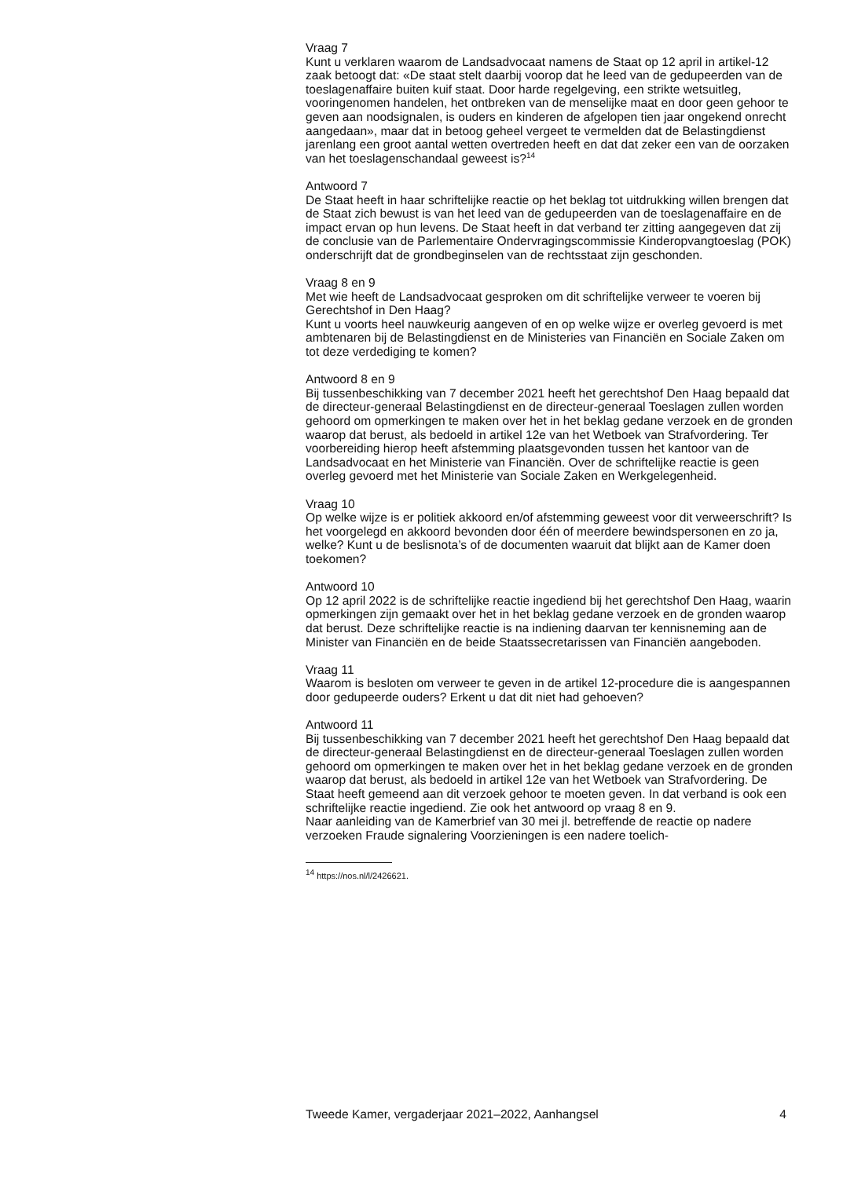Vraag 7
Kunt u verklaren waarom de Landsadvocaat namens de Staat op 12 april in artikel-12 zaak betoogt dat: «De staat stelt daarbij voorop dat he leed van de gedupeerden van de toeslagenaffaire buiten kuif staat. Door harde regelgeving, een strikte wetsuitleg, vooringenomen handelen, het ontbreken van de menselijke maat en door geen gehoor te geven aan noodsignalen, is ouders en kinderen de afgelopen tien jaar ongekend onrecht aangedaan», maar dat in betoog geheel vergeet te vermelden dat de Belastingdienst jarenlang een groot aantal wetten overtreden heeft en dat dat zeker een van de oorzaken van het toeslagenschandaal geweest is?<sup>14</sup>
Antwoord 7
De Staat heeft in haar schriftelijke reactie op het beklag tot uitdrukking willen brengen dat de Staat zich bewust is van het leed van de gedupeerden van de toeslagenaffaire en de impact ervan op hun levens. De Staat heeft in dat verband ter zitting aangegeven dat zij de conclusie van de Parlementaire Ondervragingscommissie Kinderopvangtoeslag (POK) onderschrijft dat de grondbeginselen van de rechtsstaat zijn geschonden.
Vraag 8 en 9
Met wie heeft de Landsadvocaat gesproken om dit schriftelijke verweer te voeren bij Gerechtshof in Den Haag?
Kunt u voorts heel nauwkeurig aangeven of en op welke wijze er overleg gevoerd is met ambtenaren bij de Belastingdienst en de Ministeries van Financiën en Sociale Zaken om tot deze verdediging te komen?
Antwoord 8 en 9
Bij tussenbeschikking van 7 december 2021 heeft het gerechtshof Den Haag bepaald dat de directeur-generaal Belastingdienst en de directeur-generaal Toeslagen zullen worden gehoord om opmerkingen te maken over het in het beklag gedane verzoek en de gronden waarop dat berust, als bedoeld in artikel 12e van het Wetboek van Strafvordering. Ter voorbereiding hierop heeft afstemming plaatsgevonden tussen het kantoor van de Landsadvocaat en het Ministerie van Financiën. Over de schriftelijke reactie is geen overleg gevoerd met het Ministerie van Sociale Zaken en Werkgelegenheid.
Vraag 10
Op welke wijze is er politiek akkoord en/of afstemming geweest voor dit verweerschrift? Is het voorgelegd en akkoord bevonden door één of meerdere bewindspersonen en zo ja, welke? Kunt u de beslisnota’s of de documenten waaruit dat blijkt aan de Kamer doen toekomen?
Antwoord 10
Op 12 april 2022 is de schriftelijke reactie ingediend bij het gerechtshof Den Haag, waarin opmerkingen zijn gemaakt over het in het beklag gedane verzoek en de gronden waarop dat berust. Deze schriftelijke reactie is na indiening daarvan ter kennisneming aan de Minister van Financiën en de beide Staatssecretarissen van Financiën aangeboden.
Vraag 11
Waarom is besloten om verweer te geven in de artikel 12-procedure die is aangespannen door gedupeerde ouders? Erkent u dat dit niet had gehoeven?
Antwoord 11
Bij tussenbeschikking van 7 december 2021 heeft het gerechtshof Den Haag bepaald dat de directeur-generaal Belastingdienst en de directeur-generaal Toeslagen zullen worden gehoord om opmerkingen te maken over het in het beklag gedane verzoek en de gronden waarop dat berust, als bedoeld in artikel 12e van het Wetboek van Strafvordering. De Staat heeft gemeend aan dit verzoek gehoor te moeten geven. In dat verband is ook een schriftelijke reactie ingediend. Zie ook het antwoord op vraag 8 en 9.
Naar aanleiding van de Kamerbrief van 30 mei jl. betreffende de reactie op nadere verzoeken Fraude signalering Voorzieningen is een nadere toelich-
<sup>14</sup> https://nos.nl/l/2426621.
Tweede Kamer, vergaderjaar 2021–2022, Aanhangsel 4